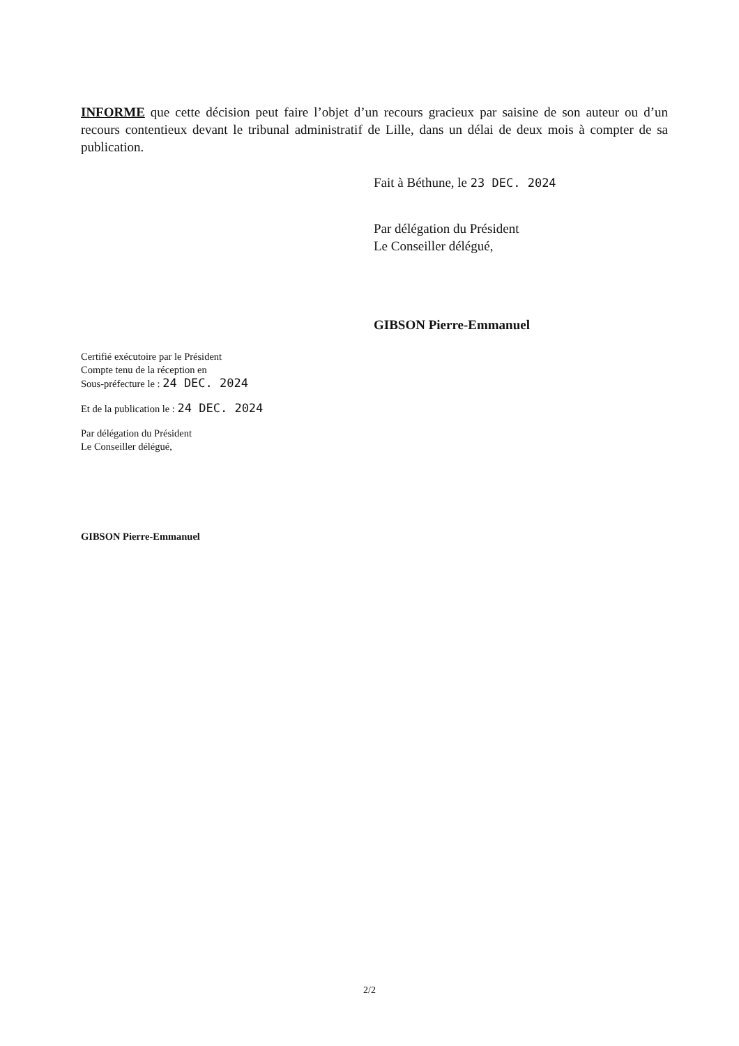INFORME que cette décision peut faire l’objet d’un recours gracieux par saisine de son auteur ou d’un recours contentieux devant le tribunal administratif de Lille, dans un délai de deux mois à compter de sa publication.
Fait à Béthune, le 23 DEC. 2024
Par délégation du Président
Le Conseiller délégué,
GIBSON Pierre-Emmanuel
Certifié exécutoire par le Président
Compte tenu de la réception en
Sous-préfecture le : 24 DEC. 2024
Et de la publication le : 24 DEC. 2024
Par délégation du Président
Le Conseiller délégué,
GIBSON Pierre-Emmanuel
2/2